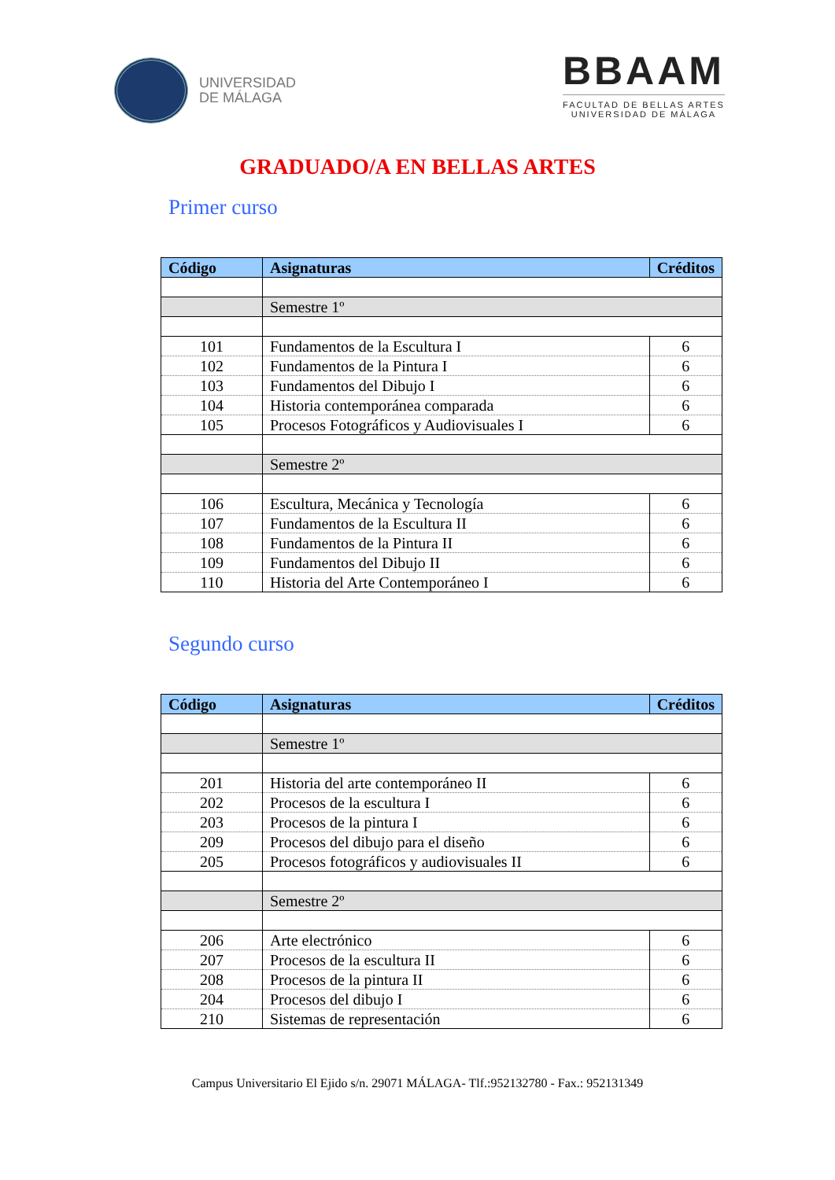UNIVERSIDAD
DE MÁLAGA
BBAAM
FACULTAD DE BELLAS ARTES
UNIVERSIDAD DE MÁLAGA
GRADUADO/A EN BELLAS ARTES
Primer curso
| Código | Asignaturas | Créditos |
| --- | --- | --- |
| | Semestre 1º | |
| 101 | Fundamentos de la Escultura I | 6 |
| 102 | Fundamentos de la Pintura I | 6 |
| 103 | Fundamentos del Dibujo I | 6 |
| 104 | Historia contemporánea comparada | 6 |
| 105 | Procesos Fotográficos y Audiovisuales I | 6 |
| | Semestre 2º | |
| 106 | Escultura, Mecánica y Tecnología | 6 |
| 107 | Fundamentos de la Escultura II | 6 |
| 108 | Fundamentos de la Pintura II | 6 |
| 109 | Fundamentos del Dibujo II | 6 |
| 110 | Historia del Arte Contemporáneo I | 6 |
Segundo curso
| Código | Asignaturas | Créditos |
| --- | --- | --- |
| | Semestre 1º | |
| 201 | Historia del arte contemporáneo II | 6 |
| 202 | Procesos de la escultura I | 6 |
| 203 | Procesos de la pintura I | 6 |
| 209 | Procesos del dibujo para el diseño | 6 |
| 205 | Procesos fotográficos y audiovisuales II | 6 |
| | Semestre 2º | |
| 206 | Arte electrónico | 6 |
| 207 | Procesos de la escultura II | 6 |
| 208 | Procesos de la pintura II | 6 |
| 204 | Procesos del dibujo I | 6 |
| 210 | Sistemas de representación | 6 |
Campus Universitario El Ejido s/n. 29071 MÁLAGA- Tlf.:952132780 - Fax.: 952131349